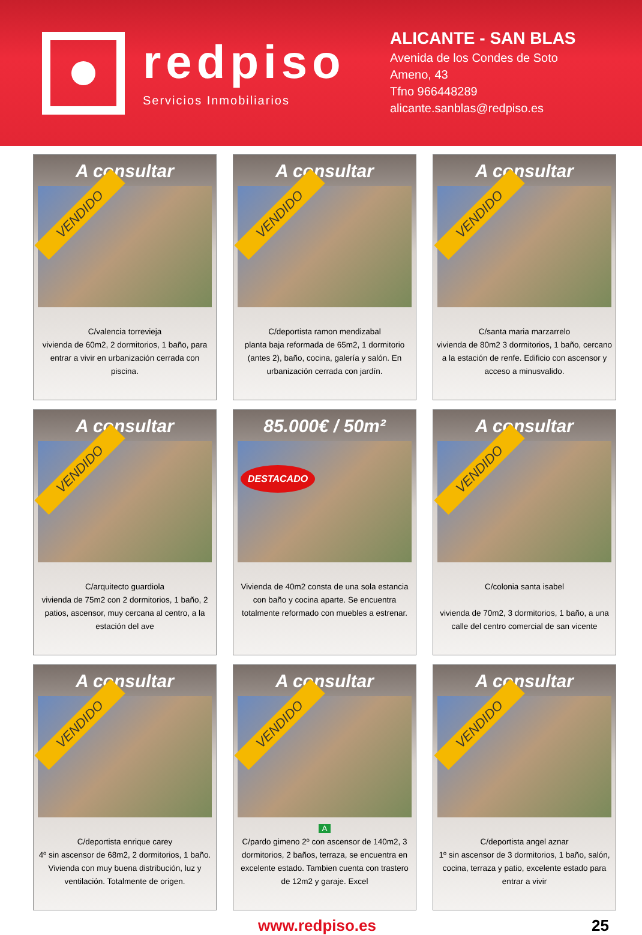redpiso
Servicios Inmobiliarios
ALICANTE - SAN BLAS
Avenida de los Condes de Soto
Ameno, 43
Tfno 966448289
alicante.sanblas@redpiso.es
A consultar
VENDIDO
C/valencia torrevieja
vivienda de 60m2, 2 dormitorios, 1 baño, para entrar a vivir en urbanización cerrada con piscina.
A consultar
VENDIDO
C/deportista ramon mendizabal
planta baja reformada de 65m2, 1 dormitorio (antes 2), baño, cocina, galería y salón. En urbanización cerrada con jardín.
A consultar
VENDIDO
C/santa maria marzarrelo
vivienda de 80m2 3 dormitorios, 1 baño, cercano a la estación de renfe. Edificio con ascensor y acceso a minusvalido.
A consultar
VENDIDO
C/arquitecto guardiola
vivienda de 75m2 con 2 dormitorios, 1 baño, 2 patios, ascensor, muy cercana al centro, a la estación del ave
85.000€ / 50m²
DESTACADO
Vivienda de 40m2 consta de una sola estancia con baño y cocina aparte. Se encuentra totalmente reformado con muebles a estrenar.
A consultar
VENDIDO
C/colonia santa isabel
vivienda de 70m2, 3 dormitorios, 1 baño, a una calle del centro comercial de san vicente
A consultar
VENDIDO
C/deportista enrique carey
4º sin ascensor de 68m2, 2 dormitorios, 1 baño. Vivienda con muy buena distribución, luz y ventilación. Totalmente de origen.
A consultar
VENDIDO
A
C/pardo gimeno 2º con ascensor de 140m2, 3 dormitorios, 2 baños, terraza, se encuentra en excelente estado. Tambien cuenta con trastero de 12m2 y garaje. Excel
A consultar
VENDIDO
C/deportista angel aznar
1º sin ascensor de 3 dormitorios, 1 baño, salón, cocina, terraza y patio, excelente estado para entrar a vivir
www.redpiso.es 25